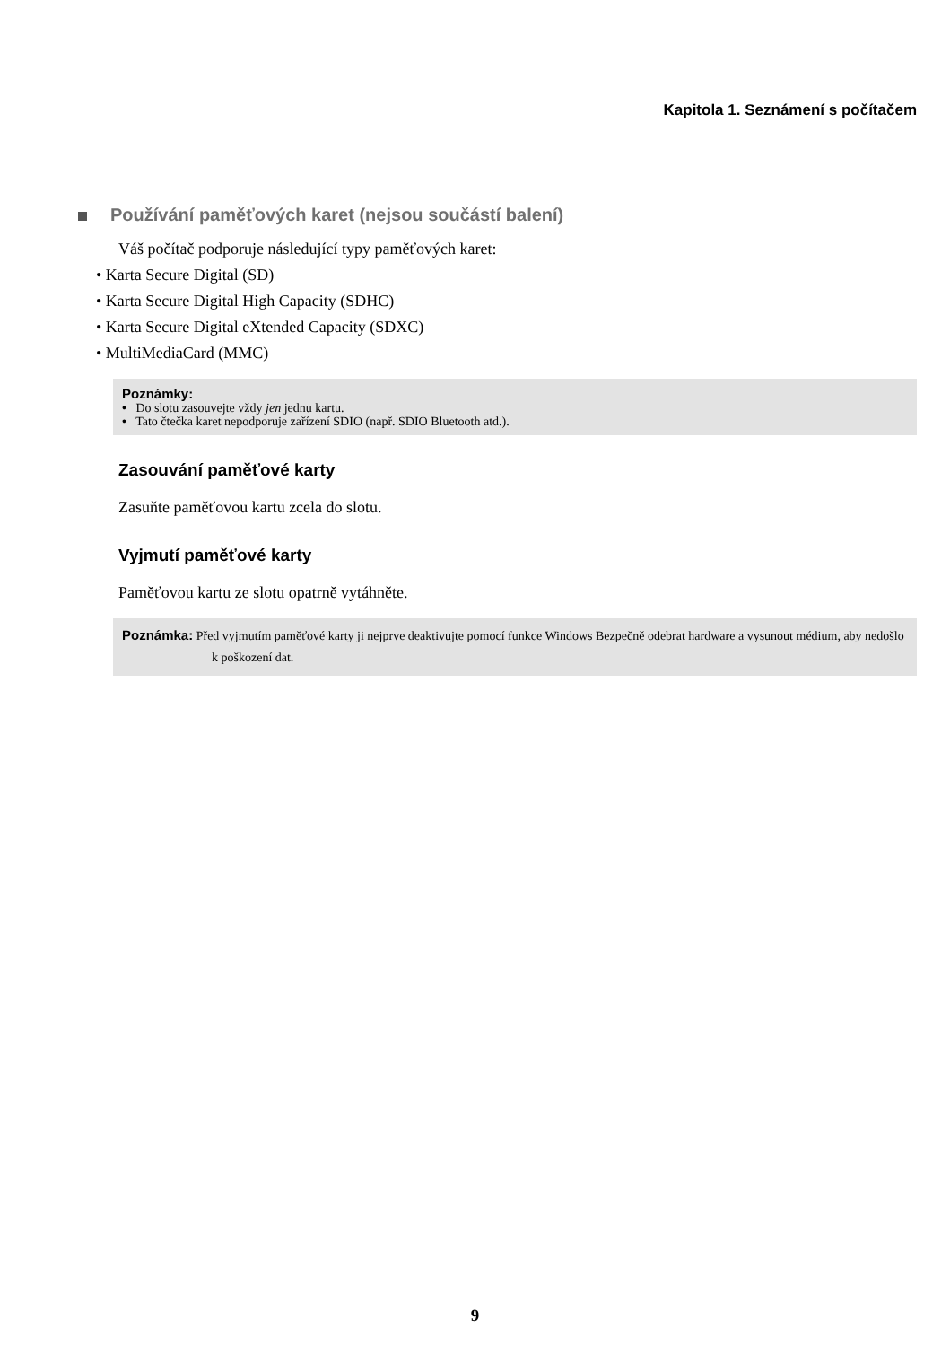Kapitola 1. Seznámení s počítačem
Používání paměťových karet (nejsou součástí balení)
Váš počítač podporuje následující typy paměťových karet:
• Karta Secure Digital (SD)
• Karta Secure Digital High Capacity (SDHC)
• Karta Secure Digital eXtended Capacity (SDXC)
• MultiMediaCard (MMC)
Poznámky:
• Do slotu zasouvejte vždy jen jednu kartu.
• Tato čtečka karet nepodporuje zařízení SDIO (např. SDIO Bluetooth atd.).
Zasouvání paměťové karty
Zasuňte paměťovou kartu zcela do slotu.
Vyjmutí paměťové karty
Paměťovou kartu ze slotu opatrně vytáhněte.
Poznámka: Před vyjmutím paměťové karty ji nejprve deaktivujte pomocí funkce Windows Bezpečně odebrat hardware a vysunout médium, aby nedošlo k poškození dat.
9